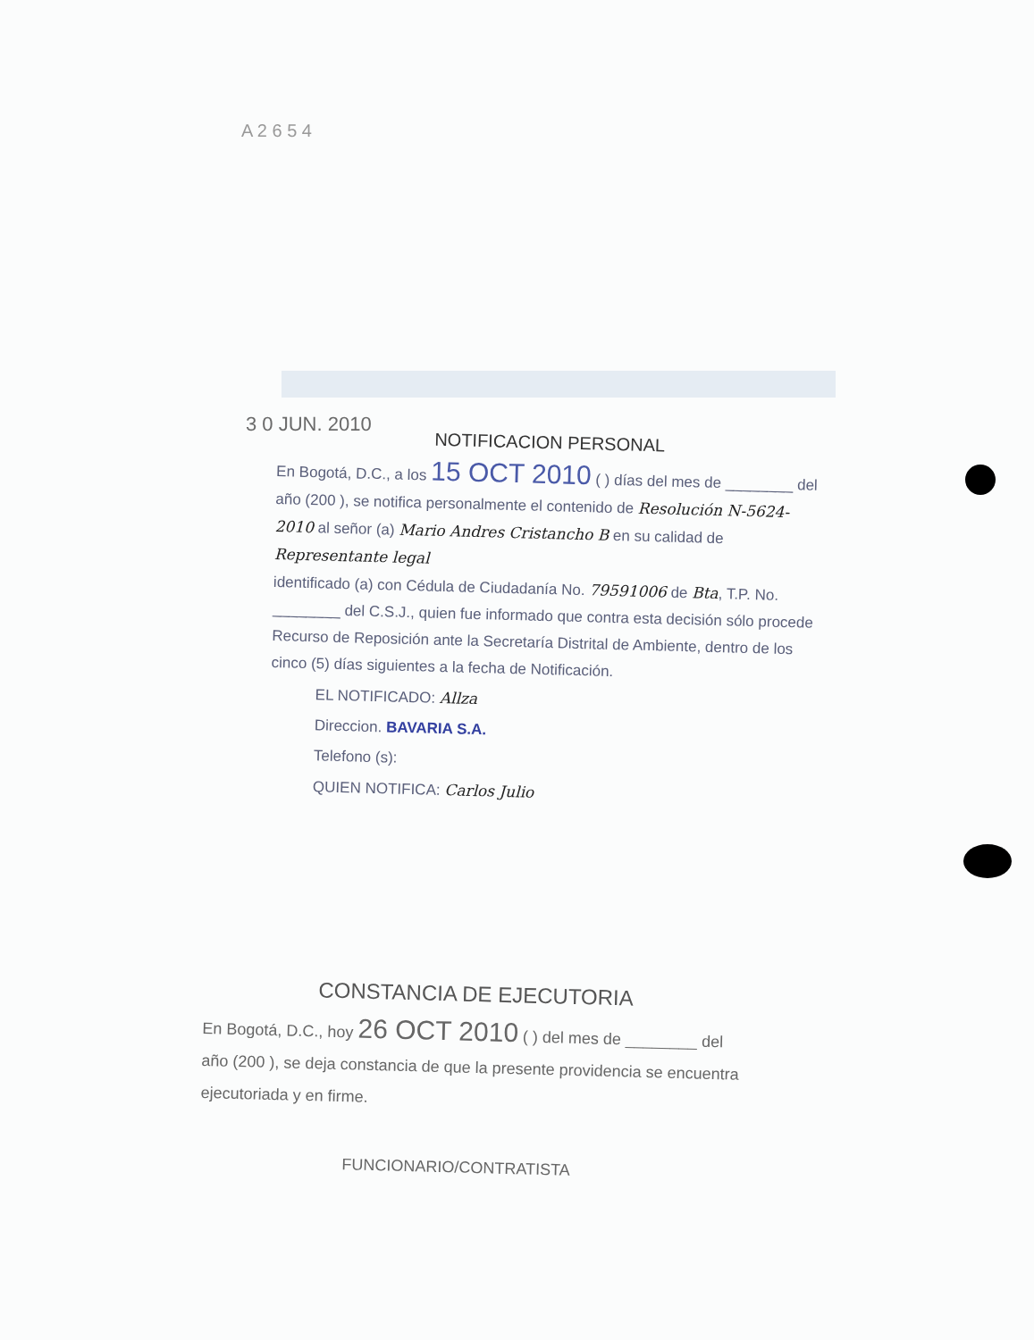A 2 6 5 4
3 0 JUN. 2010
NOTIFICACION PERSONAL
En Bogotá, D.C., a los 15 OCT 2010 ( ) días del mes de ________ del año (200 ), se notifica personalmente el contenido de Resolución N-5624-2010 al señor (a) Mario Andres Cristancho B en su calidad de Representante legal
identificado (a) con Cédula de Ciudadanía No. 79591006 de Bta, T.P. No. ________ del C.S.J., quien fue informado que contra esta decisión sólo procede Recurso de Reposición ante la Secretaría Distrital de Ambiente, dentro de los cinco (5) días siguientes a la fecha de Notificación.
EL NOTIFICADO: Allza
Direccion. BAVARIA S.A.
Telefono (s):
QUIEN NOTIFICA: Carlos Julio
CONSTANCIA DE EJECUTORIA
En Bogotá, D.C., hoy 26 OCT 2010 ( ) del mes de ________ del año (200 ), se deja constancia de que la presente providencia se encuentra ejecutoriada y en firme.
FUNCIONARIO/CONTRATISTA